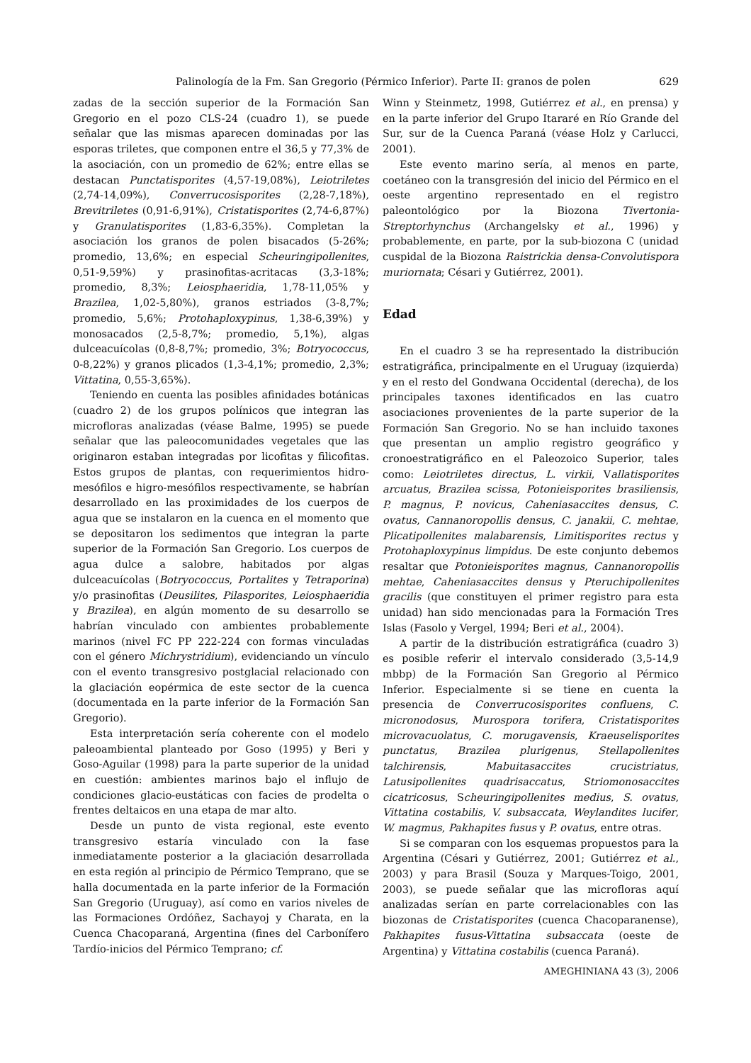Palinología de la Fm. San Gregorio (Pérmico Inferior). Parte II: granos de polen 629
zadas de la sección superior de la Formación San Gregorio en el pozo CLS-24 (cuadro 1), se puede señalar que las mismas aparecen dominadas por las esporas triletes, que componen entre el 36,5 y 77,3% de la asociación, con un promedio de 62%; entre ellas se destacan Punctatisporites (4,57-19,08%), Leiotriletes (2,74-14,09%), Converrucosisporites (2,28-7,18%), Brevitriletes (0,91-6,91%), Cristatisporites (2,74-6,87%) y Granulatisporites (1,83-6,35%). Completan la asociación los granos de polen bisacados (5-26%; promedio, 13,6%; en especial Scheuringipollenites, 0,51-9,59%) y prasinofitas-acritacas (3,3-18%; promedio, 8,3%; Leiosphaeridia, 1,78-11,05% y Brazilea, 1,02-5,80%), granos estriados (3-8,7%; promedio, 5,6%; Protohaploxypinus, 1,38-6,39%) y monosacados (2,5-8,7%; promedio, 5,1%), algas dulceacuícolas (0,8-8,7%; promedio, 3%; Botryococcus, 0-8,22%) y granos plicados (1,3-4,1%; promedio, 2,3%; Vittatina, 0,55-3,65%).
Teniendo en cuenta las posibles afinidades botánicas (cuadro 2) de los grupos polínicos que integran las microfloras analizadas (véase Balme, 1995) se puede señalar que las paleocomunidades vegetales que las originaron estaban integradas por licofitas y filicofitas. Estos grupos de plantas, con requerimientos hidro-mesófilos e higro-mesófilos respectivamente, se habrían desarrollado en las proximidades de los cuerpos de agua que se instalaron en la cuenca en el momento que se depositaron los sedimentos que integran la parte superior de la Formación San Gregorio. Los cuerpos de agua dulce a salobre, habitados por algas dulceacuícolas (Botryococcus, Portalites y Tetraporina) y/o prasinofitas (Deusilites, Pilasporites, Leiosphaeridia y Brazilea), en algún momento de su desarrollo se habrían vinculado con ambientes probablemente marinos (nivel FC PP 222-224 con formas vinculadas con el género Michrystridium), evidenciando un vínculo con el evento transgresivo postglacial relacionado con la glaciación eopérmica de este sector de la cuenca (documentada en la parte inferior de la Formación San Gregorio).
Esta interpretación sería coherente con el modelo paleoambiental planteado por Goso (1995) y Beri y Goso-Aguilar (1998) para la parte superior de la unidad en cuestión: ambientes marinos bajo el influjo de condiciones glacio-eustáticas con facies de prodelta o frentes deltaicos en una etapa de mar alto.
Desde un punto de vista regional, este evento transgresivo estaría vinculado con la fase inmediatamente posterior a la glaciación desarrollada en esta región al principio de Pérmico Temprano, que se halla documentada en la parte inferior de la Formación San Gregorio (Uruguay), así como en varios niveles de las Formaciones Ordóñez, Sachayoj y Charata, en la Cuenca Chacoparaná, Argentina (fines del Carbonífero Tardío-inicios del Pérmico Temprano; cf.
Winn y Steinmetz, 1998, Gutiérrez et al., en prensa) y en la parte inferior del Grupo Itararé en Río Grande del Sur, sur de la Cuenca Paraná (véase Holz y Carlucci, 2001).
Este evento marino sería, al menos en parte, coetáneo con la transgresión del inicio del Pérmico en el oeste argentino representado en el registro paleontológico por la Biozona Tivertonia-Streptorhynchus (Archangelsky et al., 1996) y probablemente, en parte, por la sub-biozona C (unidad cuspidal de la Biozona Raistrickia densa-Convolutispora muriornata; Césari y Gutiérrez, 2001).
Edad
En el cuadro 3 se ha representado la distribución estratigráfica, principalmente en el Uruguay (izquierda) y en el resto del Gondwana Occidental (derecha), de los principales taxones identificados en las cuatro asociaciones provenientes de la parte superior de la Formación San Gregorio. No se han incluido taxones que presentan un amplio registro geográfico y cronoestratigráfico en el Paleozoico Superior, tales como: Leiotriletes directus, L. virkii, Vallatisporites arcuatus, Brazilea scissa, Potonieisporites brasiliensis, P. magnus, P. novicus, Caheniasaccites densus, C. ovatus, Cannanoropollis densus, C. janakii, C. mehtae, Plicatipollenites malabarensis, Limitisporites rectus y Protohaploxypinus limpidus. De este conjunto debemos resaltar que Potonieisporites magnus, Cannanoropollis mehtae, Caheniasaccites densus y Pteruchipollenites gracilis (que constituyen el primer registro para esta unidad) han sido mencionadas para la Formación Tres Islas (Fasolo y Vergel, 1994; Beri et al., 2004).
A partir de la distribución estratigráfica (cuadro 3) es posible referir el intervalo considerado (3,5-14,9 mbbp) de la Formación San Gregorio al Pérmico Inferior. Especialmente si se tiene en cuenta la presencia de Converrucosisporites confluens, C. micronodosus, Murospora torifera, Cristatisporites microvacuolatus, C. morugavensis, Kraeuselisporites punctatus, Brazilea plurigenus, Stellapollenites talchirensis, Mabuitasaccites crucistriatus, Latusipollenites quadrisaccatus, Striomonosaccites cicatricosus, Scheuringipollenites medius, S. ovatus, Vittatina costabilis, V. subsaccata, Weylandites lucifer, W. magmus, Pakhapites fusus y P. ovatus, entre otras.
Si se comparan con los esquemas propuestos para la Argentina (Césari y Gutiérrez, 2001; Gutiérrez et al., 2003) y para Brasil (Souza y Marques-Toigo, 2001, 2003), se puede señalar que las microfloras aquí analizadas serían en parte correlacionables con las biozonas de Cristatisporites (cuenca Chacoparanense), Pakhapites fusus-Vittatina subsaccata (oeste de Argentina) y Vittatina costabilis (cuenca Paraná).
AMEGHINIANA 43 (3), 2006